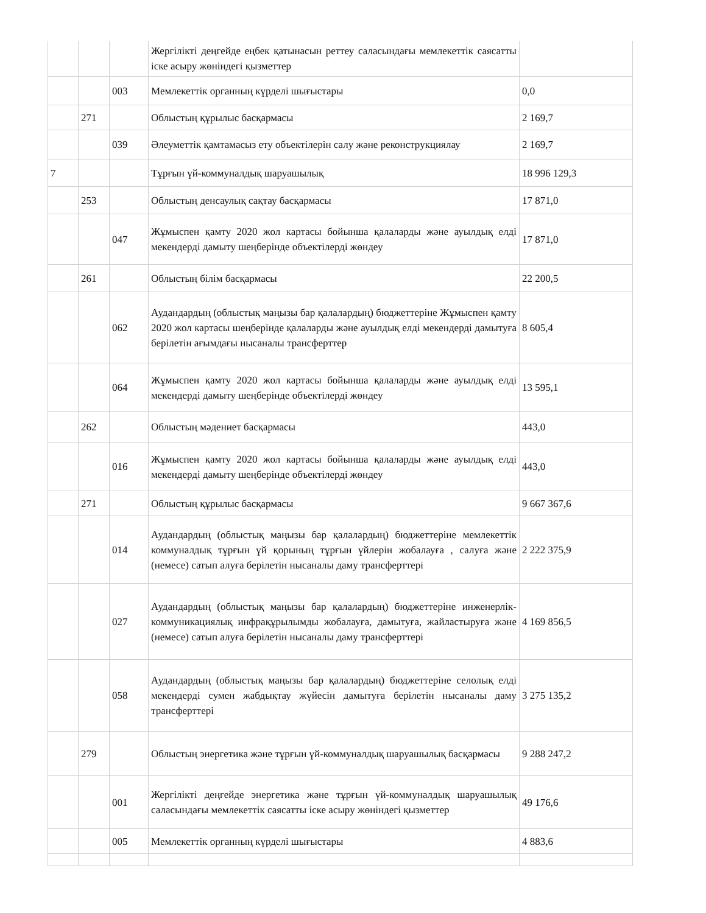| | | | Жергілікті деңгейде еңбек қатынасын реттеу саласындағы мемлекеттік саясатты іске асыру жөніндегі қызметтер | |
| | | 003 | Мемлекеттік органның күрделі шығыстары | 0,0 |
| | 271 | | Облыстың құрылыс басқармасы | 2 169,7 |
| | | 039 | Әлеуметтік қамтамасыз ету объектілерін салу және реконструкциялау | 2 169,7 |
| 7 | | | Тұрғын үй-коммуналдық шаруашылық | 18 996 129,3 |
| | 253 | | Облыстың денсаулық сақтау басқармасы | 17 871,0 |
| | | 047 | Жұмыспен қамту 2020 жол картасы бойынша қалаларды және ауылдық елді мекендерді дамыту шеңберінде объектілерді жөндеу | 17 871,0 |
| | 261 | | Облыстың білім басқармасы | 22 200,5 |
| | | 062 | Аудандардың (облыстық маңызы бар қалалардың) бюджеттеріне Жұмыспен қамту 2020 жол картасы шеңберінде қалаларды және ауылдық елді мекендерді дамытуға берілетін ағымдағы нысаналы трансферттер | 8 605,4 |
| | | 064 | Жұмыспен қамту 2020 жол картасы бойынша қалаларды және ауылдық елді мекендерді дамыту шеңберінде объектілерді жөндеу | 13 595,1 |
| | 262 | | Облыстың мәдениет басқармасы | 443,0 |
| | | 016 | Жұмыспен қамту 2020 жол картасы бойынша қалаларды және ауылдық елді мекендерді дамыту шеңберінде объектілерді жөндеу | 443,0 |
| | 271 | | Облыстың құрылыс басқармасы | 9 667 367,6 |
| | | 014 | Аудандардың (облыстық маңызы бар қалалардың) бюджеттеріне мемлекеттік коммуналдық тұрғын үй қорының тұрғын үйлерін жобалауға , салуға және (немесе) сатып алуға берілетін нысаналы даму трансферттері | 2 222 375,9 |
| | | 027 | Аудандардың (облыстық маңызы бар қалалардың) бюджеттеріне инженерлік-коммуникациялық инфрақұрылымды жобалауға, дамытуға, жайластыруға және (немесе) сатып алуға берілетін нысаналы даму трансферттері | 4 169 856,5 |
| | | 058 | Аудандардың (облыстық маңызы бар қалалардың) бюджеттеріне селолық елді мекендерді сумен жабдықтау жүйесін дамытуға берілетін нысаналы даму трансферттері | 3 275 135,2 |
| | 279 | | Облыстың энергетика және тұрғын үй-коммуналдық шаруашылық басқармасы | 9 288 247,2 |
| | | 001 | Жергілікті деңгейде энергетика және тұрғын үй-коммуналдық шаруашылық саласындағы мемлекеттік саясатты іске асыру жөніндегі қызметтер | 49 176,6 |
| | | 005 | Мемлекеттік органның күрделі шығыстары | 4 883,6 |